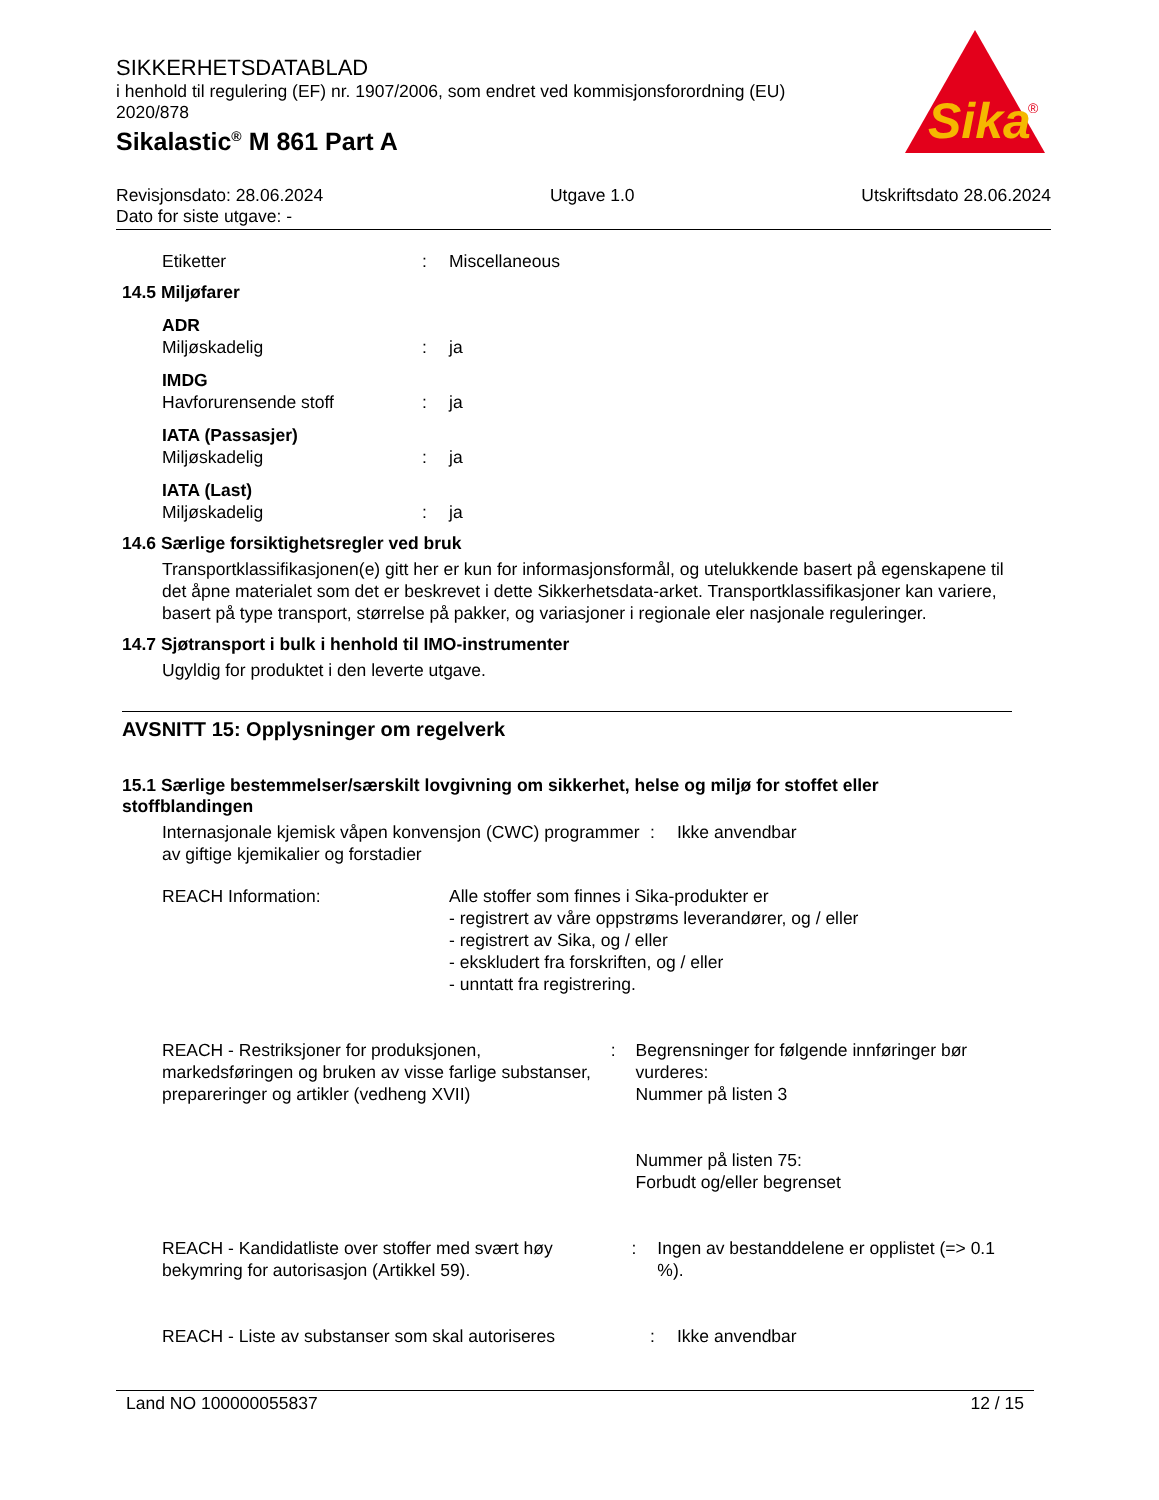SIKKERHETSDATABLAD
i henhold til regulering (EF) nr. 1907/2006, som endret ved kommisjonsforordning (EU) 2020/878
Sikalastic<sup>®</sup> M 861 Part A
Sika
®
Revisjonsdato: 28.06.2024 Utgave 1.0 Utskriftsdato 28.06.2024
Dato for siste utgave: -
Etiketter: Miscellaneous
14.5 Miljøfarer
ADR
Miljøskadelig: ja
IMDG
Havforurensende stoff: ja
IATA (Passasjer)
Miljøskadelig: ja
IATA (Last)
Miljøskadelig: ja
14.6 Særlige forsiktighetsregler ved bruk
Transportklassifikasjonen(e) gitt her er kun for informasjonsformål, og utelukkende basert på egenskapene til det åpne materialet som det er beskrevet i dette Sikkerhetsdata-arket. Transportklassifikasjoner kan variere, basert på type transport, størrelse på pakker, og variasjoner i regionale eler nasjonale reguleringer.
14.7 Sjøtransport i bulk i henhold til IMO-instrumenter
Ugyldig for produktet i den leverte utgave.
AVSNITT 15: Opplysninger om regelverk
15.1 Særlige bestemmelser/særskilt lovgivning om sikkerhet, helse og miljø for stoffet eller stoffblandingen
Internasjonale kjemisk våpen konvensjon (CWC) programmer av giftige kjemikalier og forstadier: Ikke anvendbar
REACH Information: Alle stoffer som finnes i Sika-produkter er
- registrert av våre oppstrøms leverandører, og / eller
- registrert av Sika, og / eller
- ekskludert fra forskriften, og / eller
- unntatt fra registrering.
REACH - Restriksjoner for produksjonen, markedsføringen og bruken av visse farlige substanser, preparer­inger og artikler (vedheng XVII): Begrensninger for følgende innføringer bør vurderes:
Nummer på listen 3
Nummer på listen 75:
Forbudt og/eller begrenset
REACH - Kandidatliste over stoffer med svært høy bekymring for autorisasjon (Artikkel 59).: Ingen av bestanddelene er opplistet (=> 0.1 %).
REACH - Liste av substanser som skal autoriseres: Ikke anvendbar
Land NO 100000055837 12 / 15